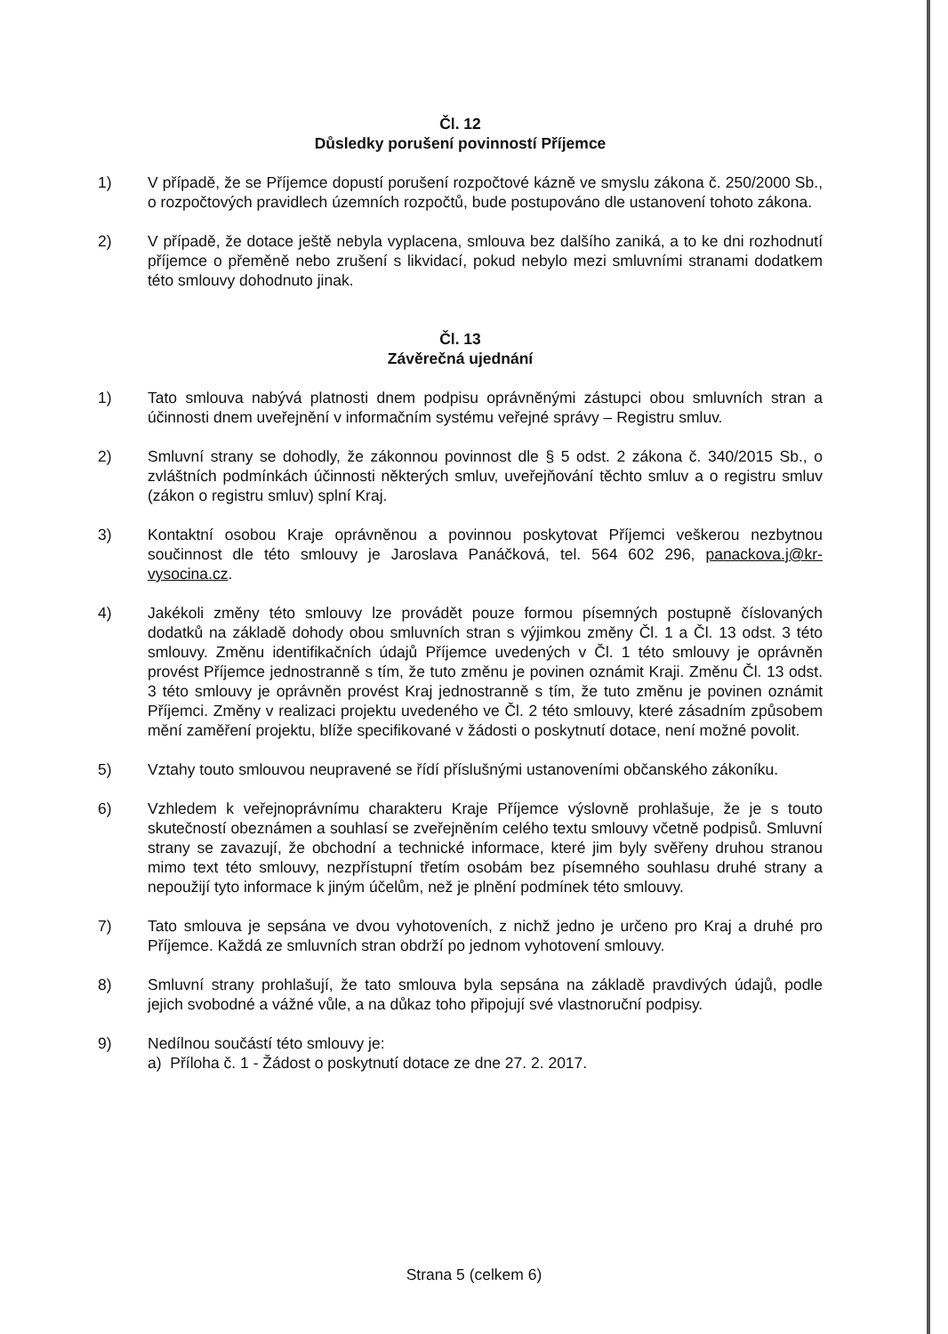Čl. 12
Důsledky porušení povinností Příjemce
1) V případě, že se Příjemce dopustí porušení rozpočtové kázně ve smyslu zákona č. 250/2000 Sb., o rozpočtových pravidlech územních rozpočtů, bude postupováno dle ustanovení tohoto zákona.
2) V případě, že dotace ještě nebyla vyplacena, smlouva bez dalšího zaniká, a to ke dni rozhodnutí příjemce o přeměně nebo zrušení s likvidací, pokud nebylo mezi smluvními stranami dodatkem této smlouvy dohodnuto jinak.
Čl. 13
Závěrečná ujednání
1) Tato smlouva nabývá platnosti dnem podpisu oprávněnými zástupci obou smluvních stran a účinnosti dnem uveřejnění v informačním systému veřejné správy – Registru smluv.
2) Smluvní strany se dohodly, že zákonnou povinnost dle § 5 odst. 2 zákona č. 340/2015 Sb., o zvláštních podmínkách účinnosti některých smluv, uveřejňování těchto smluv a o registru smluv (zákon o registru smluv) splní Kraj.
3) Kontaktní osobou Kraje oprávněnou a povinnou poskytovat Příjemci veškerou nezbytnou součinnost dle této smlouvy je Jaroslava Panáčková, tel. 564 602 296, panackova.j@kr-vysocina.cz.
4) Jakékoli změny této smlouvy lze provádět pouze formou písemných postupně číslovaných dodatků na základě dohody obou smluvních stran s výjimkou změny Čl. 1 a Čl. 13 odst. 3 této smlouvy. Změnu identifikačních údajů Příjemce uvedených v Čl. 1 této smlouvy je oprávněn provést Příjemce jednostranně s tím, že tuto změnu je povinen oznámit Kraji. Změnu Čl. 13 odst. 3 této smlouvy je oprávněn provést Kraj jednostranně s tím, že tuto změnu je povinen oznámit Příjemci. Změny v realizaci projektu uvedeného ve Čl. 2 této smlouvy, které zásadním způsobem mění zaměření projektu, blíže specifikované v žádosti o poskytnutí dotace, není možné povolit.
5) Vztahy touto smlouvou neupravené se řídí příslušnými ustanoveními občanského zákoníku.
6) Vzhledem k veřejnoprávnímu charakteru Kraje Příjemce výslovně prohlašuje, že je s touto skutečností obeznámen a souhlasí se zveřejněním celého textu smlouvy včetně podpisů. Smluvní strany se zavazují, že obchodní a technické informace, které jim byly svěřeny druhou stranou mimo text této smlouvy, nezpřístupní třetím osobám bez písemného souhlasu druhé strany a nepoužijí tyto informace k jiným účelům, než je plnění podmínek této smlouvy.
7) Tato smlouva je sepsána ve dvou vyhotoveních, z nichž jedno je určeno pro Kraj a druhé pro Příjemce. Každá ze smluvních stran obdrží po jednom vyhotovení smlouvy.
8) Smluvní strany prohlašují, že tato smlouva byla sepsána na základě pravdivých údajů, podle jejich svobodné a vážné vůle, a na důkaz toho připojují své vlastnoruční podpisy.
9) Nedílnou součástí této smlouvy je:
a) Příloha č. 1 - Žádost o poskytnutí dotace ze dne 27. 2. 2017.
Strana 5 (celkem 6)